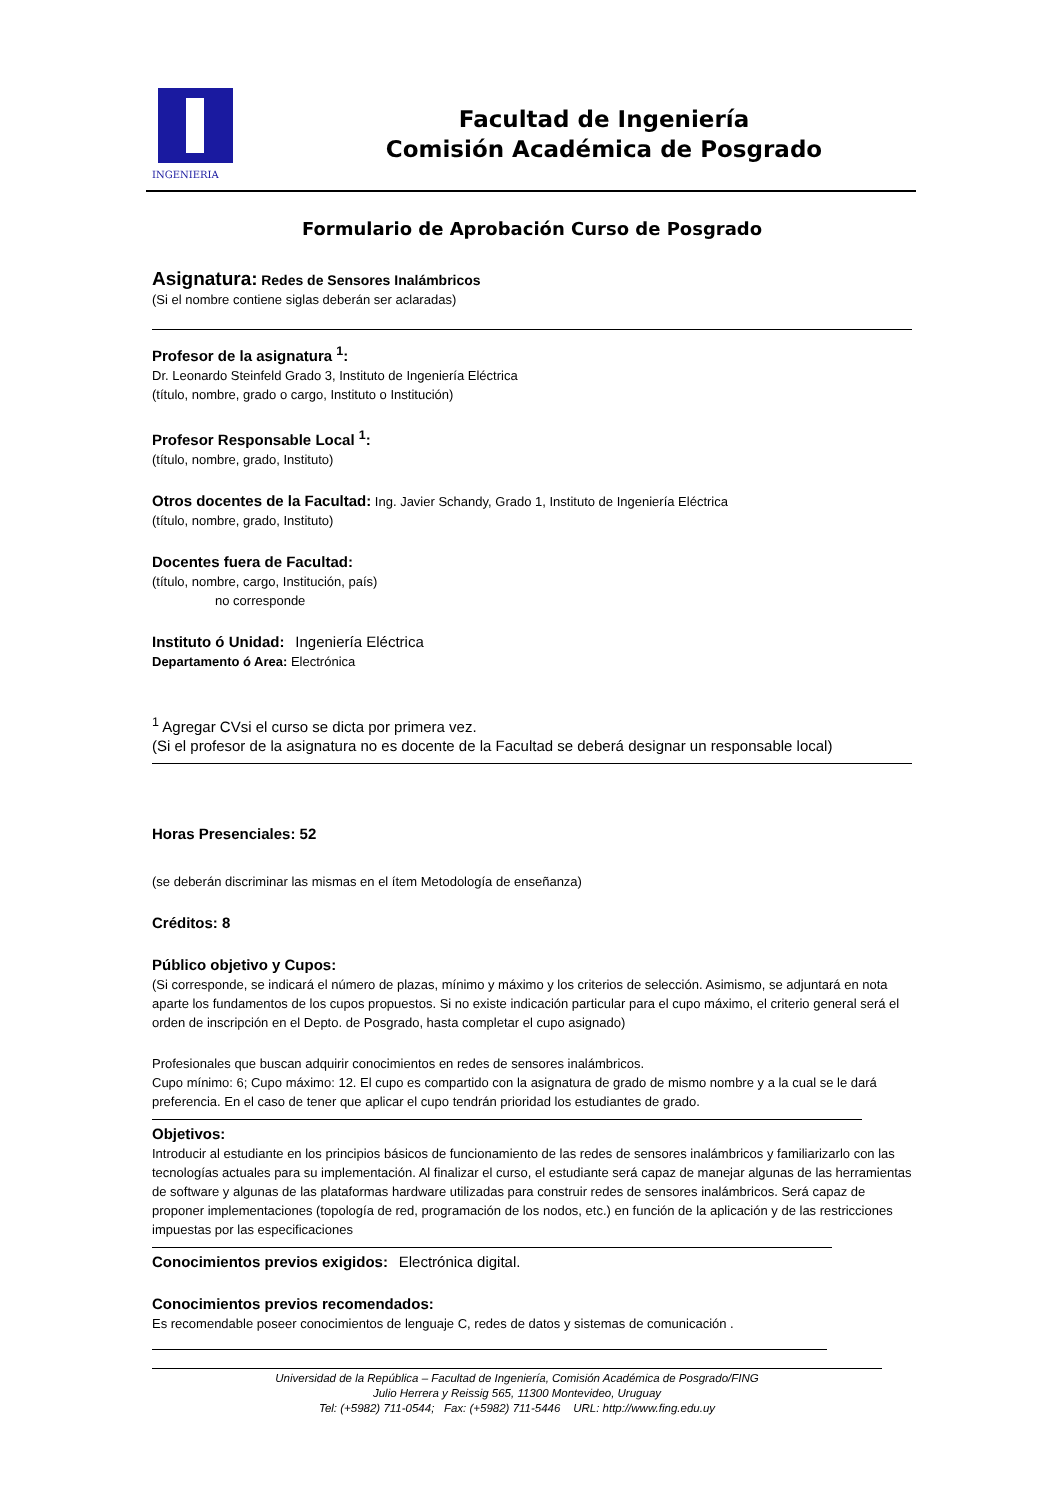INGENIERIA
Facultad de Ingeniería
Comisión Académica de Posgrado
Formulario de Aprobación Curso de Posgrado
Asignatura: Redes de Sensores Inalámbricos
(Si el nombre contiene siglas deberán ser aclaradas)
Profesor de la asignatura <sup>1</sup>:
Dr. Leonardo Steinfeld Grado 3, Instituto de Ingeniería Eléctrica
(título, nombre, grado o cargo, Instituto o Institución)
Profesor Responsable Local <sup>1</sup>:
(título, nombre, grado, Instituto)
Otros docentes de la Facultad: Ing. Javier Schandy, Grado 1, Instituto de Ingeniería Eléctrica
(título, nombre, grado, Instituto)
Docentes fuera de Facultad:
(título, nombre, cargo, Institución, país)
no corresponde
Instituto ó Unidad: Ingeniería Eléctrica
Departamento ó Area: Electrónica
<sup>1</sup> Agregar CVsi el curso se dicta por primera vez.
(Si el profesor de la asignatura no es docente de la Facultad se deberá designar un responsable local)
Horas Presenciales: 52
(se deberán discriminar las mismas en el ítem Metodología de enseñanza)
Créditos: 8
Público objetivo y Cupos:
(Si corresponde, se indicará el número de plazas, mínimo y máximo y los criterios de selección. Asimismo, se adjuntará en nota aparte los fundamentos de los cupos propuestos. Si no existe indicación particular para el cupo máximo, el criterio general será el orden de inscripción en el Depto. de Posgrado, hasta completar el cupo asignado)
Profesionales que buscan adquirir conocimientos en redes de sensores inalámbricos.
Cupo mínimo: 6; Cupo máximo: 12. El cupo es compartido con la asignatura de grado de mismo nombre y a la cual se le dará preferencia. En el caso de tener que aplicar el cupo tendrán prioridad los estudiantes de grado.
Objetivos:
Introducir al estudiante en los principios básicos de funcionamiento de las redes de sensores inalámbricos y familiarizarlo con las tecnologías actuales para su implementación. Al finalizar el curso, el estudiante será capaz de manejar algunas de las herramientas de software y algunas de las plataformas hardware utilizadas para construir redes de sensores inalámbricos. Será capaz de proponer implementaciones (topología de red, programación de los nodos, etc.) en función de la aplicación y de las restricciones impuestas por las especificaciones
Conocimientos previos exigidos: Electrónica digital.
Conocimientos previos recomendados:
Es recomendable poseer conocimientos de lenguaje C, redes de datos y sistemas de comunicación .
Universidad de la República – Facultad de Ingeniería, Comisión Académica de Posgrado/FING
Julio Herrera y Reissig 565, 11300 Montevideo, Uruguay
Tel: (+5982) 711-0544; Fax: (+5982) 711-5446 URL: http://www.fing.edu.uy